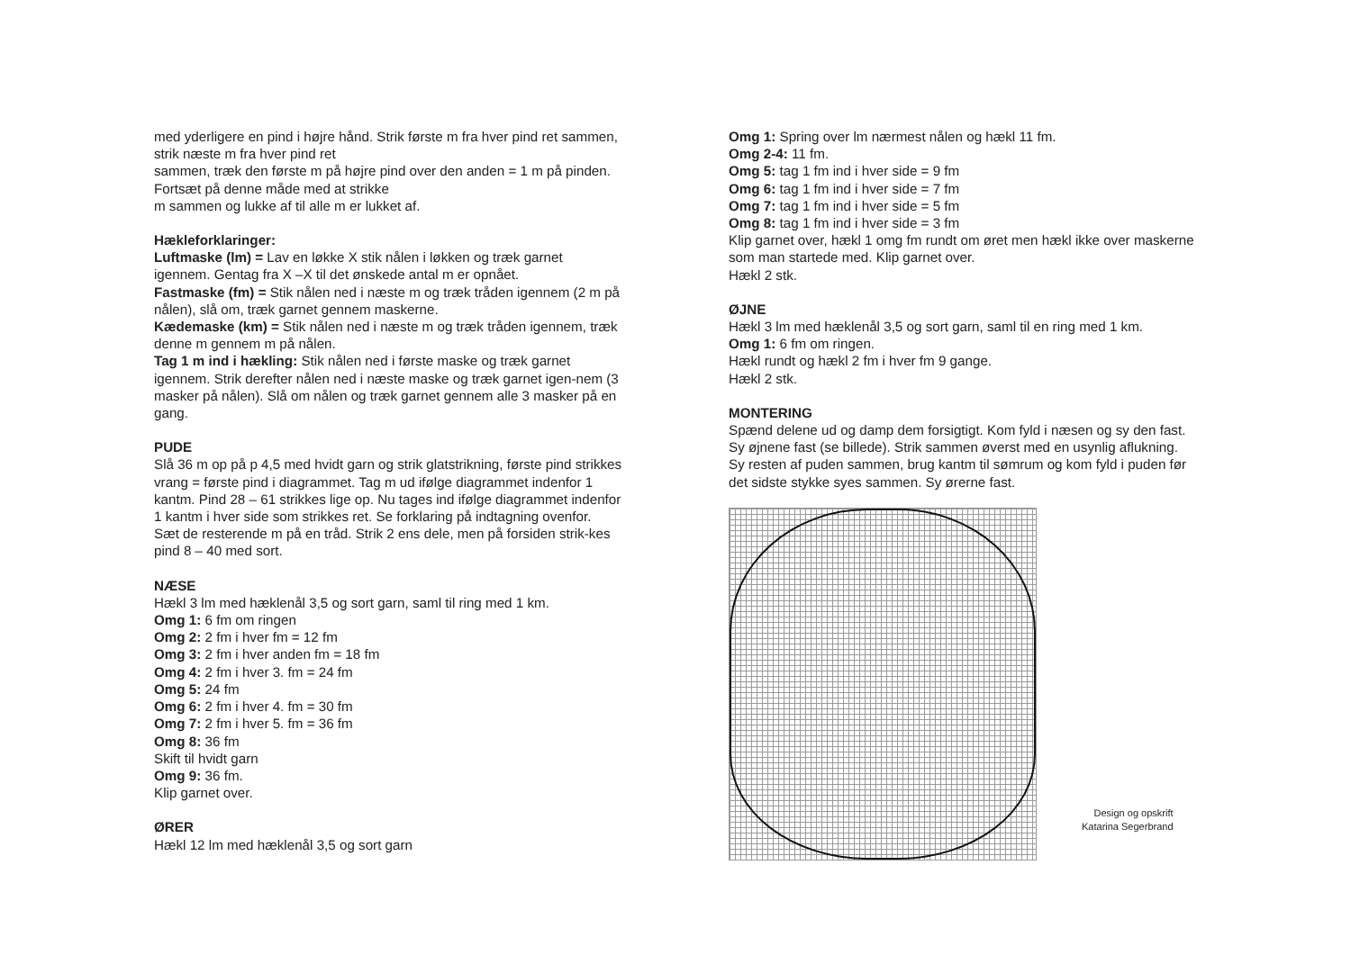med yderligere en pind i højre hånd. Strik første m fra hver pind ret sammen, strik næste m fra hver pind ret
sammen, træk den første m på højre pind over den anden = 1 m på pinden. Fortsæt på denne måde med at strikke
m sammen og lukke af til alle m er lukket af.
Hækleforklaringer:
Luftmaske (lm) = Lav en løkke X stik nålen i løkken og træk garnet igennem. Gentag fra X –X til det ønskede antal m er opnået.
Fastmaske (fm) = Stik nålen ned i næste m og træk tråden igennem (2 m på nålen), slå om, træk garnet gennem maskerne.
Kædemaske (km) = Stik nålen ned i næste m og træk tråden igennem, træk denne m gennem m på nålen.
Tag 1 m ind i hækling: Stik nålen ned i første maske og træk garnet igennem. Strik derefter nålen ned i næste maske og træk garnet igen-nem (3 masker på nålen). Slå om nålen og træk garnet gennem alle 3 masker på en gang.
PUDE
Slå 36 m op på p 4,5 med hvidt garn og strik glatstrikning, første pind strikkes vrang = første pind i diagrammet. Tag m ud ifølge diagrammet indenfor 1 kantm. Pind 28 – 61 strikkes lige op. Nu tages ind ifølge diagrammet indenfor 1 kantm i hver side som strikkes ret. Se forklaring på indtagning ovenfor.
Sæt de resterende m på en tråd. Strik 2 ens dele, men på forsiden strik-kes pind 8 – 40 med sort.
NÆSE
Hækl 3 lm med hæklenål 3,5 og sort garn, saml til ring med 1 km.
Omg 1: 6 fm om ringen
Omg 2: 2 fm i hver fm = 12 fm
Omg 3: 2 fm i hver anden fm = 18 fm
Omg 4: 2 fm i hver 3. fm = 24 fm
Omg 5: 24 fm
Omg 6: 2 fm i hver 4. fm = 30 fm
Omg 7: 2 fm i hver 5. fm = 36 fm
Omg 8: 36 fm
Skift til hvidt garn
Omg 9: 36 fm.
Klip garnet over.
ØRER
Hækl 12 lm med hæklenål 3,5 og sort garn
Omg 1: Spring over lm nærmest nålen og hækl 11 fm.
Omg 2-4: 11 fm.
Omg 5: tag 1 fm ind i hver side = 9 fm
Omg 6: tag 1 fm ind i hver side = 7 fm
Omg 7: tag 1 fm ind i hver side = 5 fm
Omg 8: tag 1 fm ind i hver side = 3 fm
Klip garnet over, hækl 1 omg fm rundt om øret men hækl ikke over maskerne som man startede med. Klip garnet over.
Hækl 2 stk.
ØJNE
Hækl 3 lm med hæklenål 3,5 og sort garn, saml til en ring med 1 km.
Omg 1: 6 fm om ringen.
Hækl rundt og hækl 2 fm i hver fm 9 gange.
Hækl 2 stk.
MONTERING
Spænd delene ud og damp dem forsigtigt. Kom fyld i næsen og sy den fast. Sy øjnene fast (se billede). Strik sammen øverst med en usynlig aflukning. Sy resten af puden sammen, brug kantm til sømrum og kom fyld i puden før det sidste stykke syes sammen. Sy ørerne fast.
Design og opskrift
Katarina Segerbrand